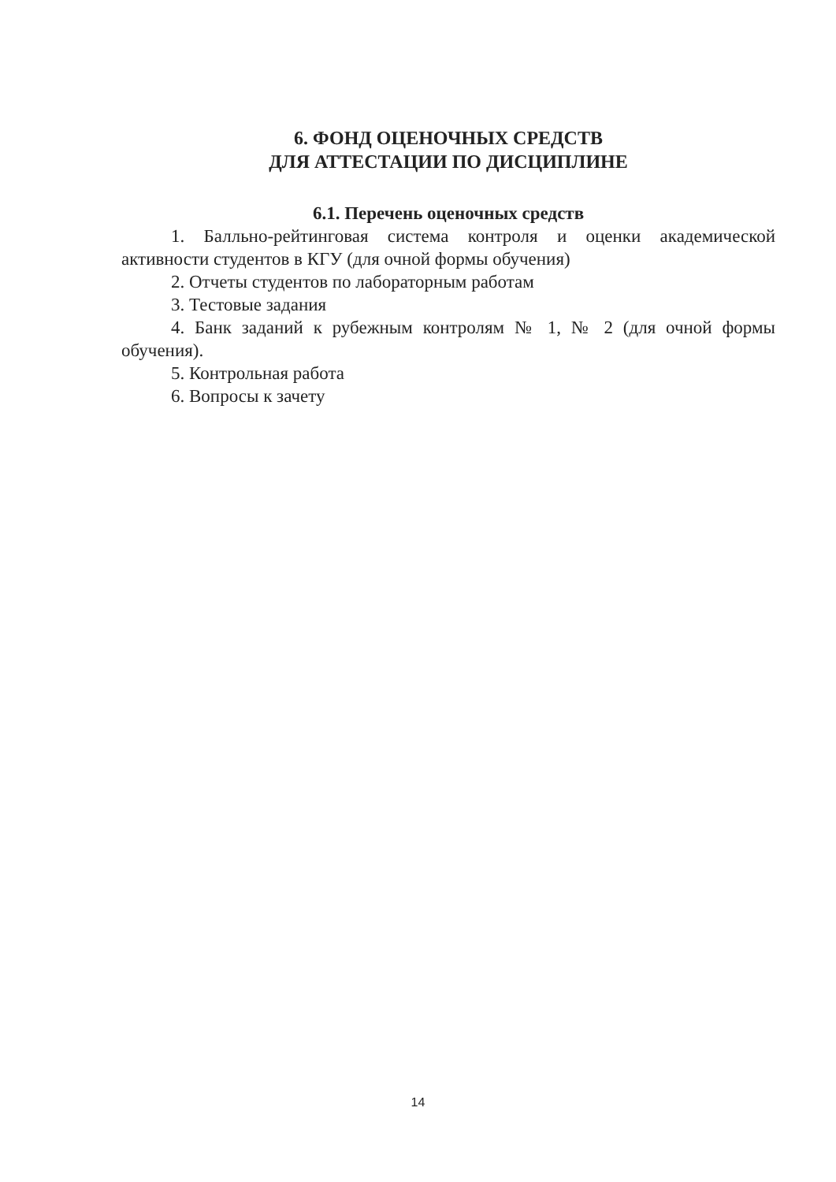6. ФОНД ОЦЕНОЧНЫХ СРЕДСТВ
ДЛЯ АТТЕСТАЦИИ ПО ДИСЦИПЛИНЕ
6.1. Перечень оценочных средств
1. Балльно-рейтинговая система контроля и оценки академической активности студентов в КГУ (для очной формы обучения)
2. Отчеты студентов по лабораторным работам
3. Тестовые задания
4. Банк заданий к рубежным контролям № 1, № 2 (для очной формы обучения).
5. Контрольная работа
6. Вопросы к зачету
14